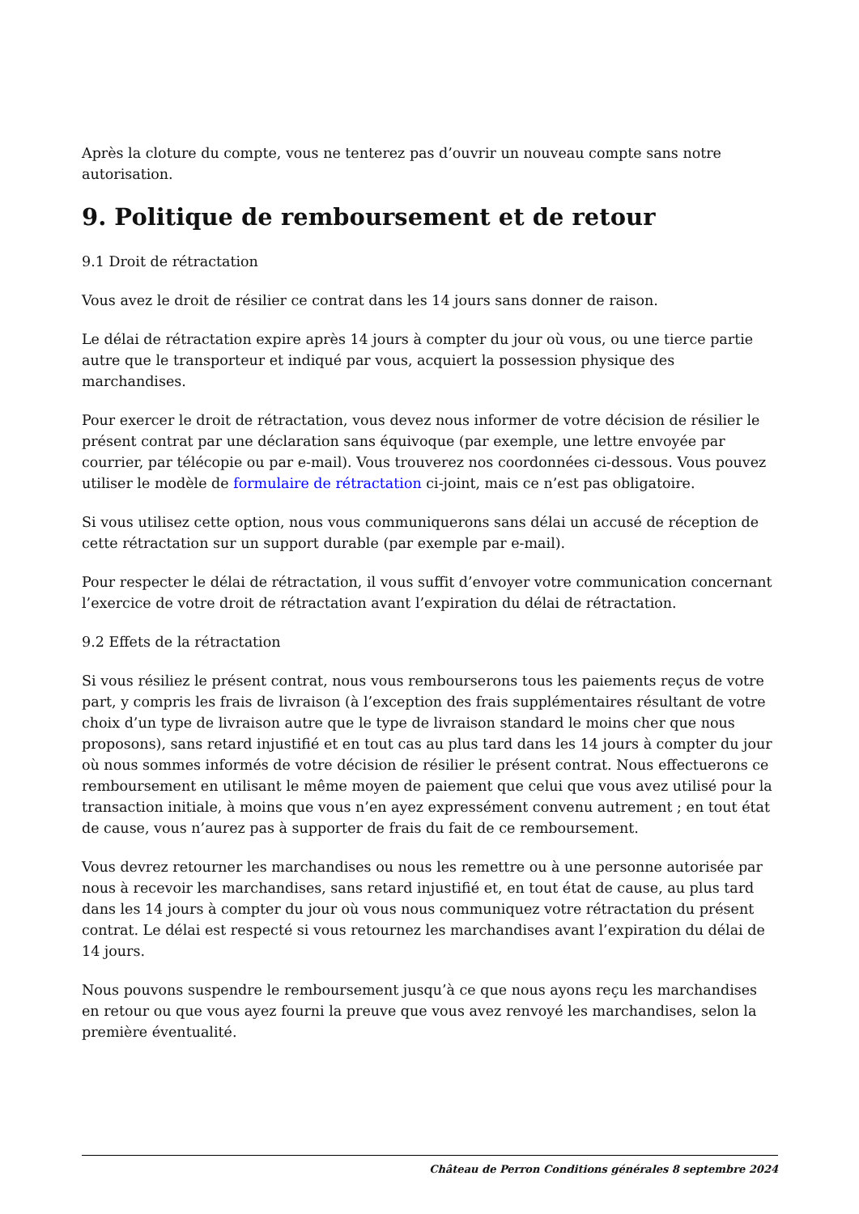Après la cloture du compte, vous ne tenterez pas d’ouvrir un nouveau compte sans notre autorisation.
9. Politique de remboursement et de retour
9.1 Droit de rétractation
Vous avez le droit de résilier ce contrat dans les 14 jours sans donner de raison.
Le délai de rétractation expire après 14 jours à compter du jour où vous, ou une tierce partie autre que le transporteur et indiqué par vous, acquiert la possession physique des marchandises.
Pour exercer le droit de rétractation, vous devez nous informer de votre décision de résilier le présent contrat par une déclaration sans équivoque (par exemple, une lettre envoyée par courrier, par télécopie ou par e-mail). Vous trouverez nos coordonnées ci-dessous. Vous pouvez utiliser le modèle de formulaire de rétractation ci-joint, mais ce n’est pas obligatoire.
Si vous utilisez cette option, nous vous communiquerons sans délai un accusé de réception de cette rétractation sur un support durable (par exemple par e-mail).
Pour respecter le délai de rétractation, il vous suffit d’envoyer votre communication concernant l’exercice de votre droit de rétractation avant l’expiration du délai de rétractation.
9.2 Effets de la rétractation
Si vous résiliez le présent contrat, nous vous rembourserons tous les paiements reçus de votre part, y compris les frais de livraison (à l’exception des frais supplémentaires résultant de votre choix d’un type de livraison autre que le type de livraison standard le moins cher que nous proposons), sans retard injustifié et en tout cas au plus tard dans les 14 jours à compter du jour où nous sommes informés de votre décision de résilier le présent contrat. Nous effectuerons ce remboursement en utilisant le même moyen de paiement que celui que vous avez utilisé pour la transaction initiale, à moins que vous n’en ayez expressément convenu autrement ; en tout état de cause, vous n’aurez pas à supporter de frais du fait de ce remboursement.
Vous devrez retourner les marchandises ou nous les remettre ou à une personne autorisée par nous à recevoir les marchandises, sans retard injustifié et, en tout état de cause, au plus tard dans les 14 jours à compter du jour où vous nous communiquez votre rétractation du présent contrat. Le délai est respecté si vous retournez les marchandises avant l’expiration du délai de 14 jours.
Nous pouvons suspendre le remboursement jusqu’à ce que nous ayons reçu les marchandises en retour ou que vous ayez fourni la preuve que vous avez renvoyé les marchandises, selon la première éventualité.
Château de Perron Conditions générales 8 septembre 2024